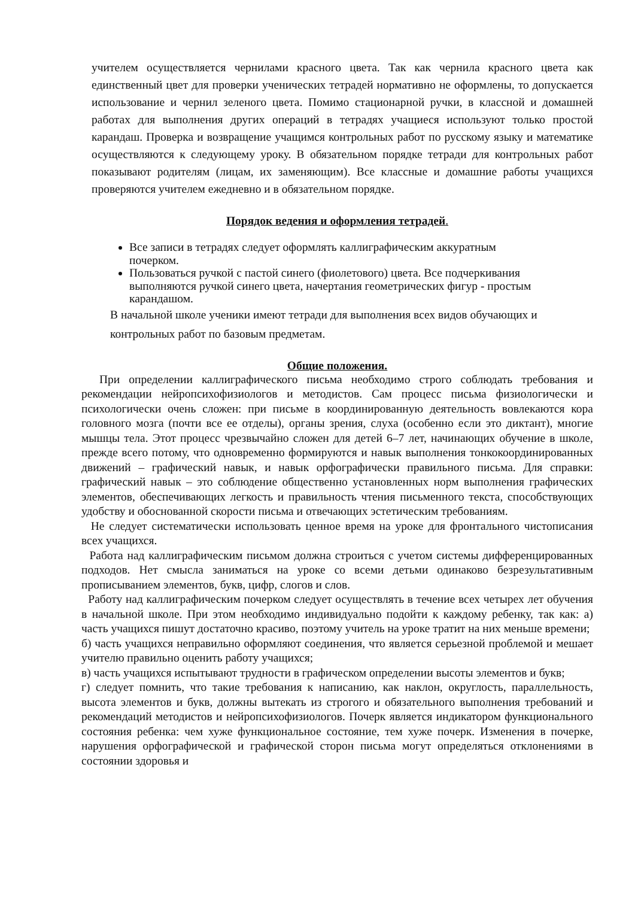учителем осуществляется чернилами красного цвета. Так как чернила красного цвета как единственный цвет для проверки ученических тетрадей нормативно не оформлены, то допускается использование и чернил зеленого цвета. Помимо стационарной ручки, в классной и домашней работах для выполнения других операций в тетрадях учащиеся используют только простой карандаш. Проверка и возвращение учащимся контрольных работ по русскому языку и математике осуществляются к следующему уроку. В обязательном порядке тетради для контрольных работ показывают родителям (лицам, их заменяющим). Все классные и домашние работы учащихся проверяются учителем ежедневно и в обязательном порядке.
Порядок ведения и оформления тетрадей.
Все записи в тетрадях следует оформлять каллиграфическим аккуратным почерком.
Пользоваться ручкой с пастой синего (фиолетового) цвета. Все подчеркивания выполняются ручкой синего цвета, начертания геометрических фигур - простым карандашом.
В начальной школе ученики имеют тетради для выполнения всех видов обучающих и контрольных работ по базовым предметам.
Общие положения.
При определении каллиграфического письма необходимо строго соблюдать требования и рекомендации нейропсихофизиологов и методистов. Сам процесс письма физиологически и психологически очень сложен: при письме в координированную деятельность вовлекаются кора головного мозга (почти все ее отделы), органы зрения, слуха (особенно если это диктант), многие мышцы тела. Этот процесс чрезвычайно сложен для детей 6–7 лет, начинающих обучение в школе, прежде всего потому, что одновременно формируются и навык выполнения тонкокоординированных движений – графический навык, и навык орфографически правильного письма. Для справки: графический навык – это соблюдение общественно установленных норм выполнения графических элементов, обеспечивающих легкость и правильность чтения письменного текста, способствующих удобству и обоснованной скорости письма и отвечающих эстетическим требованиям.
Не следует систематически использовать ценное время на уроке для фронтального чистописания всех учащихся.
Работа над каллиграфическим письмом должна строиться с учетом системы дифференцированных подходов. Нет смысла заниматься на уроке со всеми детьми одинаково безрезультативным прописыванием элементов, букв, цифр, слогов и слов.
Работу над каллиграфическим почерком следует осуществлять в течение всех четырех лет обучения в начальной школе. При этом необходимо индивидуально подойти к каждому ребенку, так как: а) часть учащихся пишут достаточно красиво, поэтому учитель на уроке тратит на них меньше времени;
б) часть учащихся неправильно оформляют соединения, что является серьезной проблемой и мешает учителю правильно оценить работу учащихся;
в) часть учащихся испытывают трудности в графическом определении высоты элементов и букв;
г) следует помнить, что такие требования к написанию, как наклон, округлость, параллельность, высота элементов и букв, должны вытекать из строгого и обязательного выполнения требований и рекомендаций методистов и нейропсихофизиологов. Почерк является индикатором функционального состояния ребенка: чем хуже функциональное состояние, тем хуже почерк. Изменения в почерке, нарушения орфографической и графической сторон письма могут определяться отклонениями в состоянии здоровья и